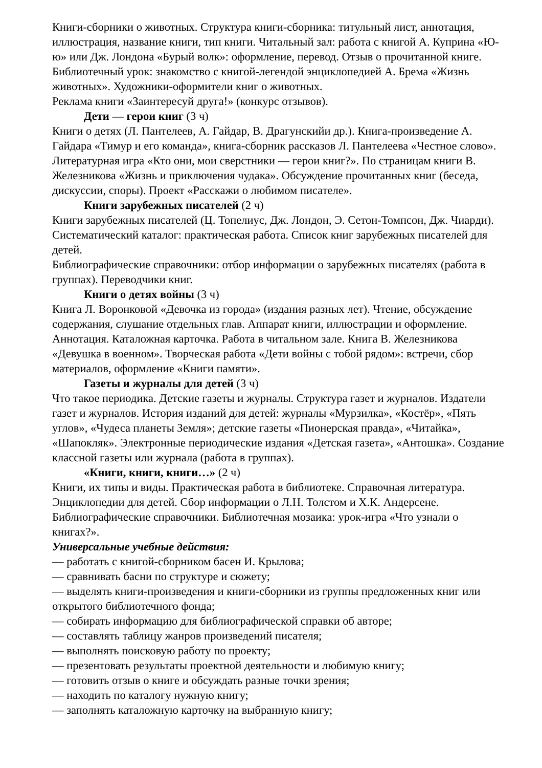Книги-сборники о животных. Структура книги-сборника: титульный лист, аннотация, иллюстрация, название книги, тип книги. Читальный зал: работа с книгой А. Куприна «Ю-ю» или Дж. Лондона «Бурый волк»: оформление, перевод. Отзыв о прочитанной книге. Библиотечный урок: знакомство с книгой-легендой энциклопедией А. Брема «Жизнь животных». Художники-оформители книг о животных.
Реклама книги «Заинтересуй друга!» (конкурс отзывов).
Дети — герои книг (3 ч)
Книги о детях (Л. Пантелеев, А. Гайдар, В. Драгунскийи др.). Книга-произведение А. Гайдара «Тимур и его команда», книга-сборник рассказов Л. Пантелеева «Честное слово». Литературная игра «Кто они, мои сверстники — герои книг?». По страницам книги В. Железникова «Жизнь и приключения чудака». Обсуждение прочитанных книг (беседа, дискуссии, споры). Проект «Расскажи о любимом писателе».
Книги зарубежных писателей (2 ч)
Книги зарубежных писателей (Ц. Топелиус, Дж. Лондон, Э. Сетон-Томпсон, Дж. Чиарди). Систематический каталог: практическая работа. Список книг зарубежных писателей для детей.
Библиографические справочники: отбор информации о зарубежных писателях (работа в группах). Переводчики книг.
Книги о детях войны (3 ч)
Книга Л. Воронковой «Девочка из города» (издания разных лет). Чтение, обсуждение содержания, слушание отдельных глав. Аппарат книги, иллюстрации и оформление. Аннотация. Каталожная карточка. Работа в читальном зале. Книга В. Железникова «Девушка в военном». Творческая работа «Дети войны с тобой рядом»: встречи, сбор материалов, оформление «Книги памяти».
Газеты и журналы для детей (3 ч)
Что такое периодика. Детские газеты и журналы. Структура газет и журналов. Издатели газет и журналов. История изданий для детей: журналы «Мурзилка», «Костёр», «Пять углов», «Чудеса планеты Земля»; детские газеты «Пионерская правда», «Читайка», «Шапокляк». Электронные периодические издания «Детская газета», «Антошка». Создание классной газеты или журнала (работа в группах).
«Книги, книги, книги…» (2 ч)
Книги, их типы и виды. Практическая работа в библиотеке. Справочная литература. Энциклопедии для детей. Сбор информации о Л.Н. Толстом и Х.К. Андерсене. Библиографические справочники. Библиотечная мозаика: урок-игра «Что узнали о книгах?».
Универсальные учебные действия:
— работать с книгой-сборником басен И. Крылова;
— сравнивать басни по структуре и сюжету;
— выделять книги-произведения и книги-сборники из группы предложенных книг или открытого библиотечного фонда;
— собирать информацию для библиографической справки об авторе;
— составлять таблицу жанров произведений писателя;
— выполнять поисковую работу по проекту;
— презентовать результаты проектной деятельности и любимую книгу;
— готовить отзыв о книге и обсуждать разные точки зрения;
— находить по каталогу нужную книгу;
— заполнять каталожную карточку на выбранную книгу;